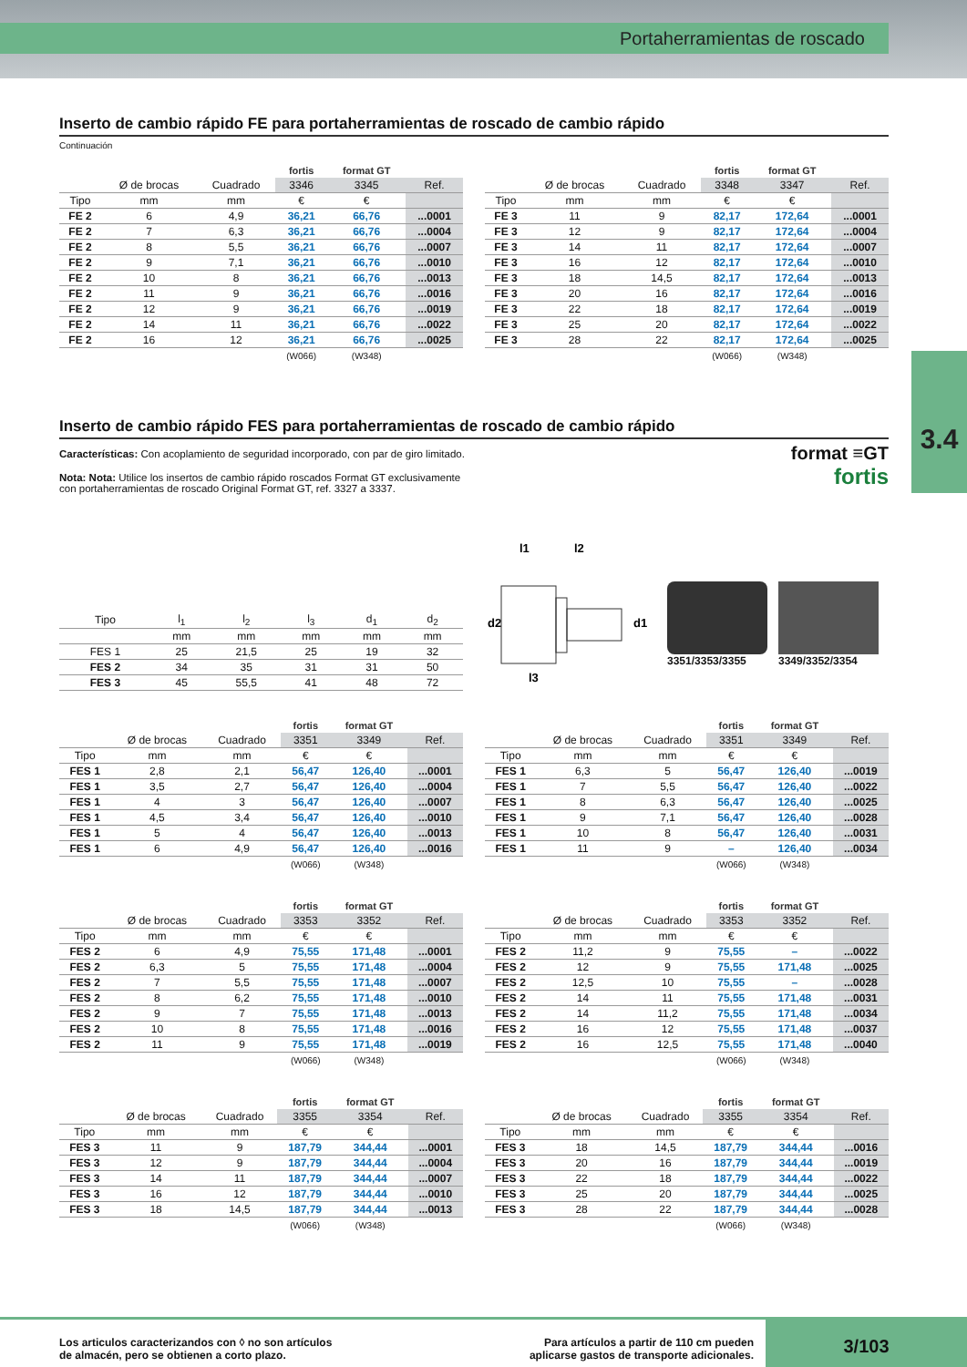Portaherramientas de roscado
3.4
Inserto de cambio rápido FE para portaherramientas de roscado de cambio rápido
Continuación
| | | | fortis | format GT | |
| | Ø de brocas | Cuadrado | 3346 | 3345 | Ref. |
| Tipo | mm | mm | € | € | |
| FE 2 | 6 | 4,9 | 36,21 | 66,76 | ...0001 |
| FE 2 | 7 | 6,3 | 36,21 | 66,76 | ...0004 |
| FE 2 | 8 | 5,5 | 36,21 | 66,76 | ...0007 |
| FE 2 | 9 | 7,1 | 36,21 | 66,76 | ...0010 |
| FE 2 | 10 | 8 | 36,21 | 66,76 | ...0013 |
| FE 2 | 11 | 9 | 36,21 | 66,76 | ...0016 |
| FE 2 | 12 | 9 | 36,21 | 66,76 | ...0019 |
| FE 2 | 14 | 11 | 36,21 | 66,76 | ...0022 |
| FE 2 | 16 | 12 | 36,21 | 66,76 | ...0025 |
| | | | (W066) | (W348) | |
| | | | fortis | format GT | |
| | Ø de brocas | Cuadrado | 3348 | 3347 | Ref. |
| Tipo | mm | mm | € | € | |
| FE 3 | 11 | 9 | 82,17 | 172,64 | ...0001 |
| FE 3 | 12 | 9 | 82,17 | 172,64 | ...0004 |
| FE 3 | 14 | 11 | 82,17 | 172,64 | ...0007 |
| FE 3 | 16 | 12 | 82,17 | 172,64 | ...0010 |
| FE 3 | 18 | 14,5 | 82,17 | 172,64 | ...0013 |
| FE 3 | 20 | 16 | 82,17 | 172,64 | ...0016 |
| FE 3 | 22 | 18 | 82,17 | 172,64 | ...0019 |
| FE 3 | 25 | 20 | 82,17 | 172,64 | ...0022 |
| FE 3 | 28 | 22 | 82,17 | 172,64 | ...0025 |
| | | | (W066) | (W348) | |
Inserto de cambio rápido FES para portaherramientas de roscado de cambio rápido
Características: Con acoplamiento de seguridad incorporado, con par de giro limitado.
Nota: Nota: Utilice los insertos de cambio rápido roscados Format GT exclusivamente con portaherramientas de roscado Original Format GT, ref. 3327 a 3337.
format ≡GT
fortis
| Tipo | l<sub>1</sub> | l<sub>2</sub> | l<sub>3</sub> | d<sub>1</sub> | d<sub>2</sub> |
| --- | --- | --- | --- | --- | --- |
| | mm | mm | mm | mm | mm |
| FES 1 | 25 | 21,5 | 25 | 19 | 32 |
| FES 2 | 34 | 35 | 31 | 31 | 50 |
| FES 3 | 45 | 55,5 | 41 | 48 | 72 |
l1
l2
l3
d2
d1
3351/3353/3355 3349/3352/3354
| | | | fortis | format GT | |
| | Ø de brocas | Cuadrado | 3351 | 3349 | Ref. |
| Tipo | mm | mm | € | € | |
| FES 1 | 2,8 | 2,1 | 56,47 | 126,40 | ...0001 |
| FES 1 | 3,5 | 2,7 | 56,47 | 126,40 | ...0004 |
| FES 1 | 4 | 3 | 56,47 | 126,40 | ...0007 |
| FES 1 | 4,5 | 3,4 | 56,47 | 126,40 | ...0010 |
| FES 1 | 5 | 4 | 56,47 | 126,40 | ...0013 |
| FES 1 | 6 | 4,9 | 56,47 | 126,40 | ...0016 |
| | | | (W066) | (W348) | |
| | | | fortis | format GT | |
| | Ø de brocas | Cuadrado | 3351 | 3349 | Ref. |
| Tipo | mm | mm | € | € | |
| FES 1 | 6,3 | 5 | 56,47 | 126,40 | ...0019 |
| FES 1 | 7 | 5,5 | 56,47 | 126,40 | ...0022 |
| FES 1 | 8 | 6,3 | 56,47 | 126,40 | ...0025 |
| FES 1 | 9 | 7,1 | 56,47 | 126,40 | ...0028 |
| FES 1 | 10 | 8 | 56,47 | 126,40 | ...0031 |
| FES 1 | 11 | 9 | – | 126,40 | ...0034 |
| | | | (W066) | (W348) | |
| | | | fortis | format GT | |
| | Ø de brocas | Cuadrado | 3353 | 3352 | Ref. |
| Tipo | mm | mm | € | € | |
| FES 2 | 6 | 4,9 | 75,55 | 171,48 | ...0001 |
| FES 2 | 6,3 | 5 | 75,55 | 171,48 | ...0004 |
| FES 2 | 7 | 5,5 | 75,55 | 171,48 | ...0007 |
| FES 2 | 8 | 6,2 | 75,55 | 171,48 | ...0010 |
| FES 2 | 9 | 7 | 75,55 | 171,48 | ...0013 |
| FES 2 | 10 | 8 | 75,55 | 171,48 | ...0016 |
| FES 2 | 11 | 9 | 75,55 | 171,48 | ...0019 |
| | | | (W066) | (W348) | |
| | | | fortis | format GT | |
| | Ø de brocas | Cuadrado | 3353 | 3352 | Ref. |
| Tipo | mm | mm | € | € | |
| FES 2 | 11,2 | 9 | 75,55 | – | ...0022 |
| FES 2 | 12 | 9 | 75,55 | 171,48 | ...0025 |
| FES 2 | 12,5 | 10 | 75,55 | – | ...0028 |
| FES 2 | 14 | 11 | 75,55 | 171,48 | ...0031 |
| FES 2 | 14 | 11,2 | 75,55 | 171,48 | ...0034 |
| FES 2 | 16 | 12 | 75,55 | 171,48 | ...0037 |
| FES 2 | 16 | 12,5 | 75,55 | 171,48 | ...0040 |
| | | | (W066) | (W348) | |
| | | | fortis | format GT | |
| | Ø de brocas | Cuadrado | 3355 | 3354 | Ref. |
| Tipo | mm | mm | € | € | |
| FES 3 | 11 | 9 | 187,79 | 344,44 | ...0001 |
| FES 3 | 12 | 9 | 187,79 | 344,44 | ...0004 |
| FES 3 | 14 | 11 | 187,79 | 344,44 | ...0007 |
| FES 3 | 16 | 12 | 187,79 | 344,44 | ...0010 |
| FES 3 | 18 | 14,5 | 187,79 | 344,44 | ...0013 |
| | | | (W066) | (W348) | |
| | | | fortis | format GT | |
| | Ø de brocas | Cuadrado | 3355 | 3354 | Ref. |
| Tipo | mm | mm | € | € | |
| FES 3 | 18 | 14,5 | 187,79 | 344,44 | ...0016 |
| FES 3 | 20 | 16 | 187,79 | 344,44 | ...0019 |
| FES 3 | 22 | 18 | 187,79 | 344,44 | ...0022 |
| FES 3 | 25 | 20 | 187,79 | 344,44 | ...0025 |
| FES 3 | 28 | 22 | 187,79 | 344,44 | ...0028 |
| | | | (W066) | (W348) | |
Los articulos caracterizandos con ◊ no son artículos
de almacén, pero se obtienen a corto plazo.
Para artículos a partir de 110 cm pueden
aplicarse gastos de transporte adicionales.
3/103